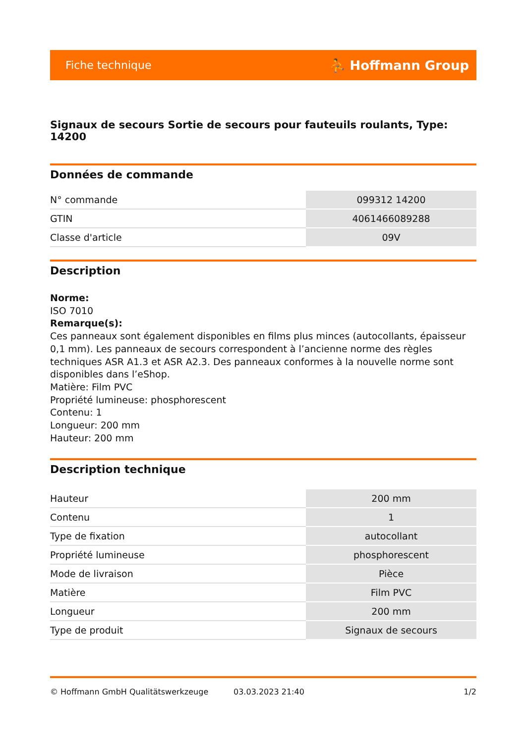Fiche technique ⛹ Hoffmann Group
Signaux de secours Sortie de secours pour fauteuils roulants, Type: 14200
Données de commande
| N° commande | 099312 14200 |
| GTIN | 4061466089288 |
| Classe d'article | 09V |
Description
Norme:
ISO 7010
Remarque(s):
Ces panneaux sont également disponibles en films plus minces (autocollants, épaisseur 0,1 mm). Les panneaux de secours correspondent à l’ancienne norme des règles techniques ASR A1.3 et ASR A2.3. Des panneaux conformes à la nouvelle norme sont disponibles dans l’eShop.
Matière: Film PVC
Propriété lumineuse: phosphorescent
Contenu: 1
Longueur: 200 mm
Hauteur: 200 mm
Description technique
| Hauteur | 200 mm |
| Contenu | 1 |
| Type de fixation | autocollant |
| Propriété lumineuse | phosphorescent |
| Mode de livraison | Pièce |
| Matière | Film PVC |
| Longueur | 200 mm |
| Type de produit | Signaux de secours |
© Hoffmann GmbH Qualitätswerkzeuge 03.03.2023 21:40 1/2